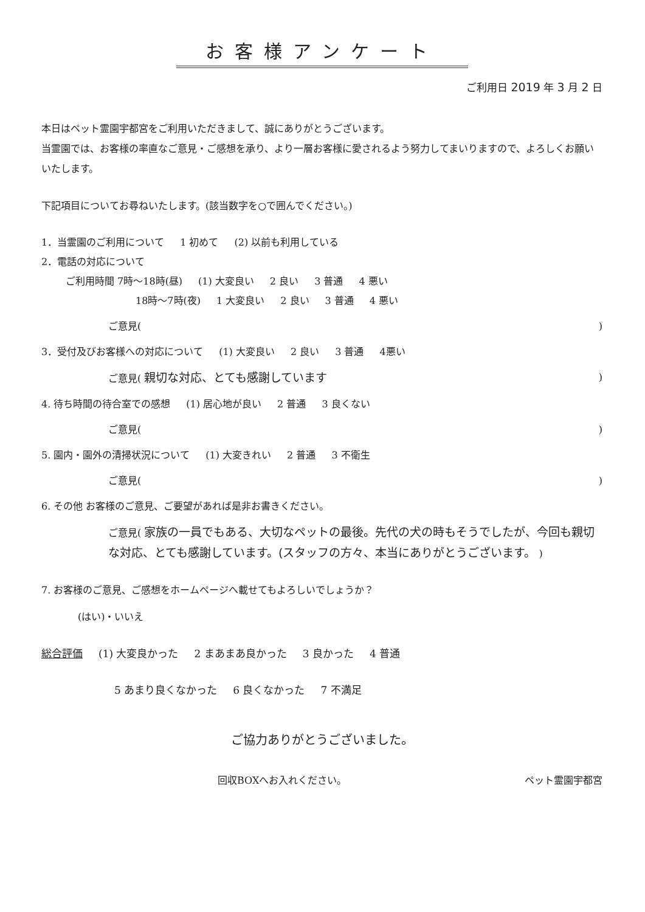お客様アンケート
ご利用日 2019 年 3 月 2 日
本日はペット霊園宇都宮をご利用いただきまして、誠にありがとうございます。
当霊園では、お客様の率直なご意見・ご感想を承り、より一層お客様に愛されるよう努力してまいりますので、よろしくお願いいたします。
下記項目についてお尋ねいたします。(該当数字を○で囲んでください。)
1．当霊園のご利用について 1 初めて (2) 以前も利用している
2．電話の対応について
ご利用時間 7時～18時(昼) (1) 大変良い 2 良い 3 普通 4 悪い
18時～7時(夜) 1 大変良い 2 良い 3 普通 4 悪い
ご意見()
3．受付及びお客様への対応について (1) 大変良い 2 良い 3 普通 4悪い
ご意見( 親切な対応、とても感謝しています)
4. 待ち時間の待合室での感想 (1) 居心地が良い 2 普通 3 良くない
ご意見()
5. 園内・園外の清掃状況について (1) 大変きれい 2 普通 3 不衛生
ご意見()
6. その他 お客様のご意見、ご要望があれば是非お書きください。
ご意見( 家族の一員でもある、大切なペットの最後。先代の犬の時もそうでしたが、今回も親切な対応、とても感謝しています。(スタッフの方々、本当にありがとうございます。 )
7. お客様のご意見、ご感想をホームページへ載せてもよろしいでしょうか？
(はい)・いいえ
総合評価 (1) 大変良かった 2 まあまあ良かった 3 良かった 4 普通
5 あまり良くなかった 6 良くなかった 7 不満足
ご協力ありがとうございました。
回収BOXへお入れください。 ペット霊園宇都宮